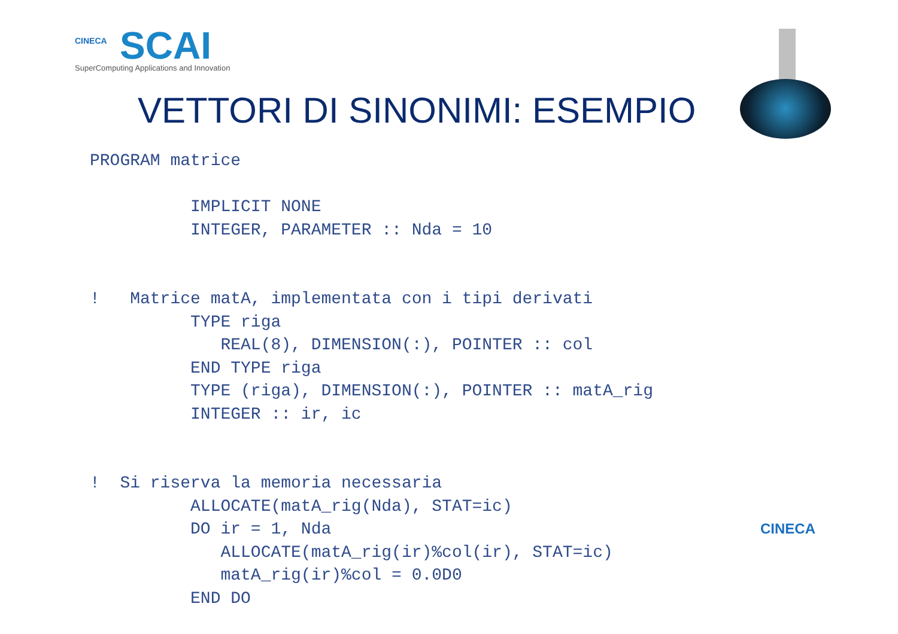CINECA
SCAI
SuperComputing Applications and Innovation
VETTORI DI SINONIMI: ESEMPIO
PROGRAM matrice

          IMPLICIT NONE
          INTEGER, PARAMETER :: Nda = 10


!   Matrice matA, implementata con i tipi derivati
          TYPE riga
             REAL(8), DIMENSION(:), POINTER :: col
          END TYPE riga
          TYPE (riga), DIMENSION(:), POINTER :: matA_rig
          INTEGER :: ir, ic


!  Si riserva la memoria necessaria
          ALLOCATE(matA_rig(Nda), STAT=ic)
          DO ir = 1, Nda
             ALLOCATE(matA_rig(ir)%col(ir), STAT=ic)
             matA_rig(ir)%col = 0.0D0
          END DO
CINECA